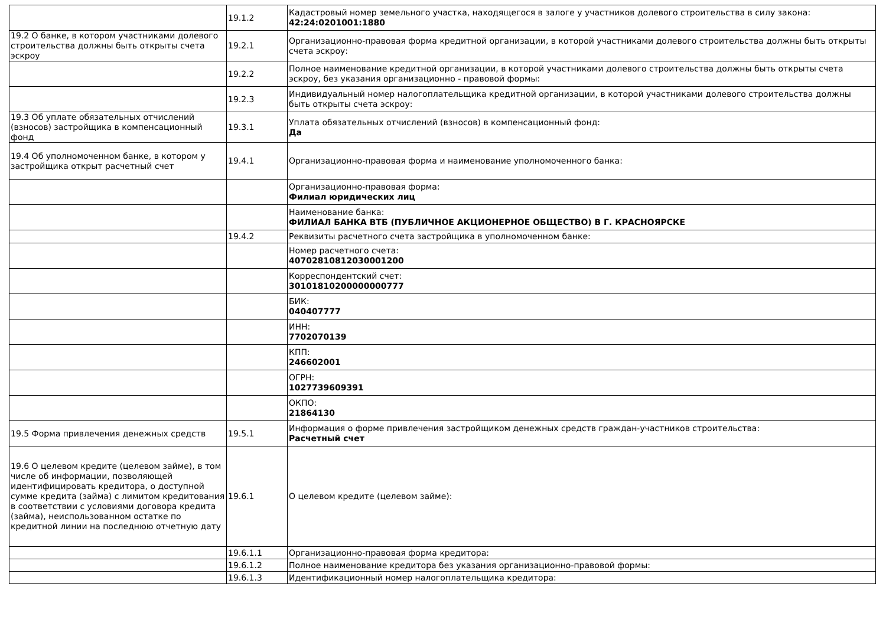| | 19.1.2 | Кадастровый номер земельного участка, находящегося в залоге у участников долевого строительства в силу закона: 42:24:0201001:1880 |
| 19.2 О банке, в котором участниками долевого строительства должны быть открыты счета эскроу | 19.2.1 | Организационно-правовая форма кредитной организации, в которой участниками долевого строительства должны быть открыты счета эскроу: |
| | 19.2.2 | Полное наименование кредитной организации, в которой участниками долевого строительства должны быть открыты счета эскроу, без указания организационно - правовой формы: |
| | 19.2.3 | Индивидуальный номер налогоплательщика кредитной организации, в которой участниками долевого строительства должны быть открыты счета эскроу: |
| 19.3 Об уплате обязательных отчислений (взносов) застройщика в компенсационный фонд | 19.3.1 | Уплата обязательных отчислений (взносов) в компенсационный фонд: Да |
| 19.4 Об уполномоченном банке, в котором у застройщика открыт расчетный счет | 19.4.1 | Организационно-правовая форма и наименование уполномоченного банка: |
| | | Организационно-правовая форма: Филиал юридических лиц |
| | | Наименование банка: ФИЛИАЛ БАНКА ВТБ (ПУБЛИЧНОЕ АКЦИОНЕРНОЕ ОБЩЕСТВО) В Г. КРАСНОЯРСКЕ |
| | 19.4.2 | Реквизиты расчетного счета застройщика в уполномоченном банке: |
| | | Номер расчетного счета: 40702810812030001200 |
| | | Корреспондентский счет: 30101810200000000777 |
| | | БИК: 040407777 |
| | | ИНН: 7702070139 |
| | | КПП: 246602001 |
| | | ОГРН: 1027739609391 |
| | | ОКПО: 21864130 |
| 19.5 Форма привлечения денежных средств | 19.5.1 | Информация о форме привлечения застройщиком денежных средств граждан-участников строительства: Расчетный счет |
| 19.6 О целевом кредите (целевом займе), в том числе об информации, позволяющей идентифицировать кредитора, о доступной сумме кредита (займа) с лимитом кредитования в соответствии с условиями договора кредита (займа), неиспользованном остатке по кредитной линии на последнюю отчетную дату | 19.6.1 | О целевом кредите (целевом займе): |
| | 19.6.1.1 | Организационно-правовая форма кредитора: |
| | 19.6.1.2 | Полное наименование кредитора без указания организационно-правовой формы: |
| | 19.6.1.3 | Идентификационный номер налогоплательщика кредитора: |